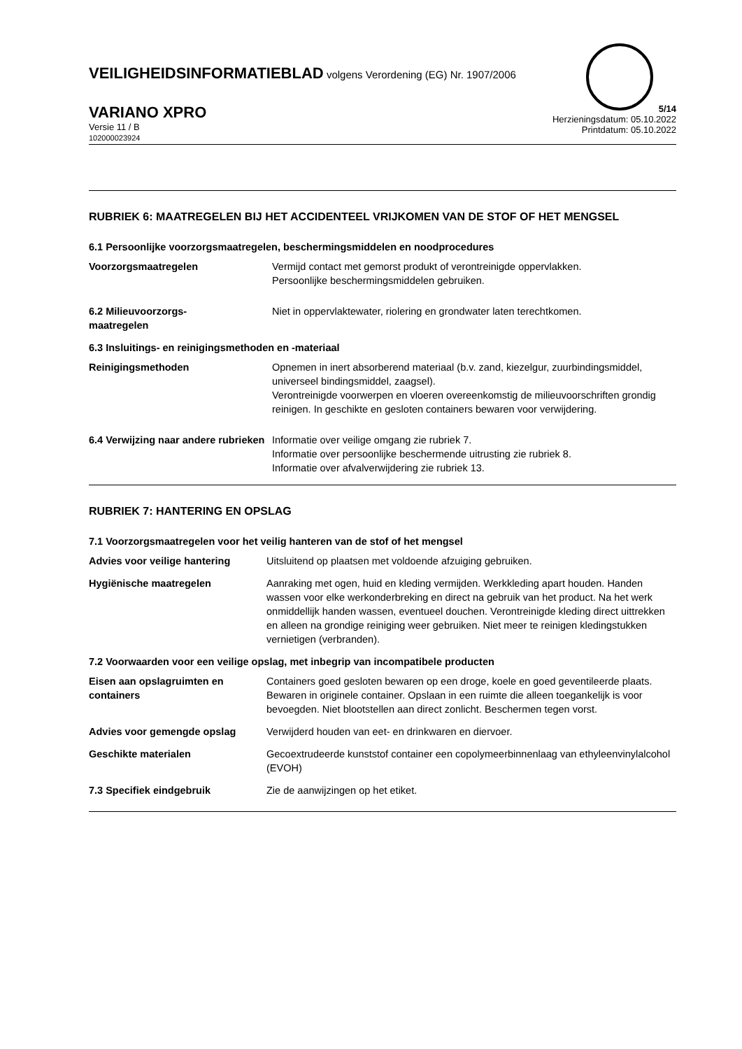VEILIGHEIDSINFORMATIEBLAD volgens Verordening (EG) Nr. 1907/2006
VARIANO XPRO
Versie 11 / B
102000023924
5/14
Herzieningsdatum: 05.10.2022
Printdatum: 05.10.2022
RUBRIEK 6: MAATREGELEN BIJ HET ACCIDENTEEL VRIJKOMEN VAN DE STOF OF HET MENGSEL
6.1 Persoonlijke voorzorgsmaatregelen, beschermingsmiddelen en noodprocedures
Voorzorgsmaatregelen Vermijd contact met gemorst produkt of verontreinigde oppervlakken.
Persoonlijke beschermingsmiddelen gebruiken.
6.2 Milieuvoorzorgs-
maatregelen
Niet in oppervlaktewater, riolering en grondwater laten terechtkomen.
6.3 Insluitings- en reinigingsmethoden en -materiaal
Reinigingsmethoden Opnemen in inert absorberend materiaal (b.v. zand, kiezelgur, zuurbindingsmiddel, universeel bindingsmiddel, zaagsel).
Verontreinigde voorwerpen en vloeren overeenkomstig de milieuvoorschriften grondig reinigen. In geschikte en gesloten containers bewaren voor verwijdering.
6.4 Verwijzing naar andere rubrieken
Informatie over veilige omgang zie rubriek 7.
Informatie over persoonlijke beschermende uitrusting zie rubriek 8.
Informatie over afvalverwijdering zie rubriek 13.
RUBRIEK 7: HANTERING EN OPSLAG
7.1 Voorzorgsmaatregelen voor het veilig hanteren van de stof of het mengsel
Advies voor veilige hantering Uitsluitend op plaatsen met voldoende afzuiging gebruiken.
Hygiënische maatregelen Aanraking met ogen, huid en kleding vermijden. Werkkleding apart houden. Handen wassen voor elke werkonderbreking en direct na gebruik van het product. Na het werk onmiddellijk handen wassen, eventueel douchen. Verontreinigde kleding direct uittrekken en alleen na grondige reiniging weer gebruiken. Niet meer te reinigen kledingstukken vernietigen (verbranden).
7.2 Voorwaarden voor een veilige opslag, met inbegrip van incompatibele producten
Eisen aan opslagruimten en containers
Containers goed gesloten bewaren op een droge, koele en goed geventileerde plaats. Bewaren in originele container. Opslaan in een ruimte die alleen toegankelijk is voor bevoegden. Niet blootstellen aan direct zonlicht. Beschermen tegen vorst.
Advies voor gemengde opslag Verwijderd houden van eet- en drinkwaren en diervoer.
Geschikte materialen Gecoextrudeerde kunststof container een copolymeerbinnenlaag van ethyleenvinylalcohol (EVOH)
7.3 Specifiek eindgebruik Zie de aanwijzingen op het etiket.